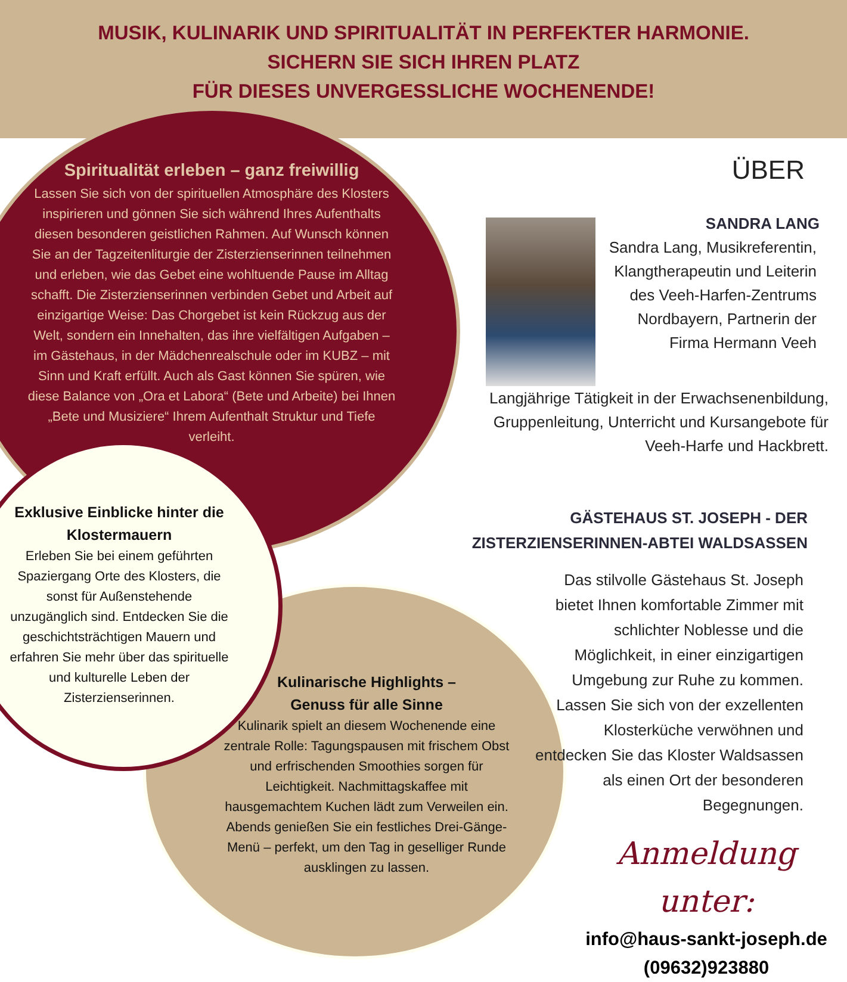MUSIK, KULINARIK UND SPIRITUALITÄT IN PERFEKTER HARMONIE.
SICHERN SIE SICH IHREN PLATZ
FÜR DIESES UNVERGESSLICHE WOCHENENDE!
Spiritualität erleben – ganz freiwillig
Lassen Sie sich von der spirituellen Atmosphäre des Klosters inspirieren und gönnen Sie sich während Ihres Aufenthalts diesen besonderen geistlichen Rahmen. Auf Wunsch können Sie an der Tagzeitenliturgie der Zisterzienserinnen teilnehmen und erleben, wie das Gebet eine wohltuende Pause im Alltag schafft. Die Zisterzienserinnen verbinden Gebet und Arbeit auf einzigartige Weise: Das Chorgebet ist kein Rückzug aus der Welt, sondern ein Innehalten, das ihre vielfältigen Aufgaben – im Gästehaus, in der Mädchenrealschule oder im KUBZ – mit Sinn und Kraft erfüllt. Auch als Gast können Sie spüren, wie diese Balance von „Ora et Labora“ (Bete und Arbeite) bei Ihnen „Bete und Musiziere“ Ihrem Aufenthalt Struktur und Tiefe verleiht.
Exklusive Einblicke hinter die Klostermauern
Erleben Sie bei einem geführten Spaziergang Orte des Klosters, die sonst für Außenstehende unzugänglich sind. Entdecken Sie die geschichtsträchtigen Mauern und erfahren Sie mehr über das spirituelle und kulturelle Leben der Zisterzienserinnen.
Kulinarische Highlights –
Genuss für alle Sinne
Kulinarik spielt an diesem Wochenende eine zentrale Rolle: Tagungspausen mit frischem Obst und erfrischenden Smoothies sorgen für Leichtigkeit. Nachmittagskaffee mit hausgemachtem Kuchen lädt zum Verweilen ein. Abends genießen Sie ein festliches Drei-Gänge-Menü – perfekt, um den Tag in geselliger Runde ausklingen zu lassen.
ÜBER
SANDRA LANG
Sandra Lang, Musikreferentin, Klangtherapeutin und Leiterin des Veeh-Harfen-Zentrums Nordbayern, Partnerin der Firma Hermann Veeh
Langjährige Tätigkeit in der Erwachsenenbildung, Gruppenleitung, Unterricht und Kursangebote für Veeh-Harfe und Hackbrett.
GÄSTEHAUS ST. JOSEPH - DER ZISTERZIENSERINNEN-ABTEI WALDSASSEN
Das stilvolle Gästehaus St. Joseph bietet Ihnen komfortable Zimmer mit schlichter Noblesse und die Möglichkeit, in einer einzigartigen Umgebung zur Ruhe zu kommen. Lassen Sie sich von der exzellenten Klosterküche verwöhnen und entdecken Sie das Kloster Waldsassen als einen Ort der besonderen Begegnungen.
Anmeldung unter:
info@haus-sankt-joseph.de
(09632)923880